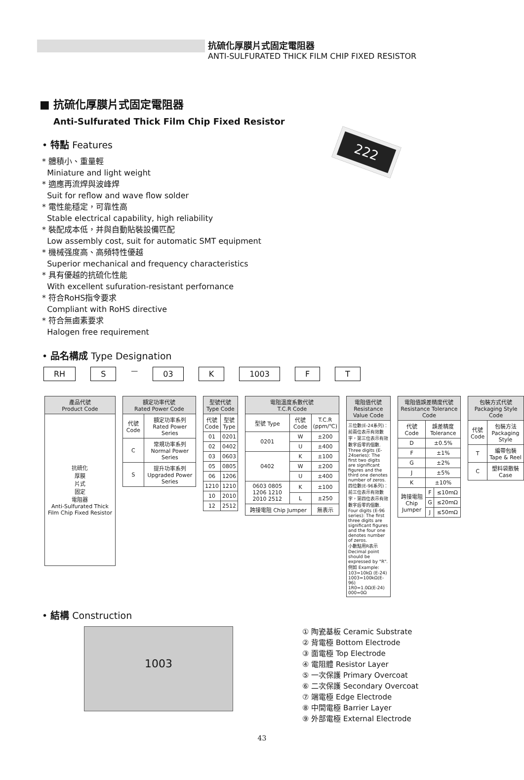抗硫化厚膜片式固定電阻器
ANTI-SULFURATED THICK FILM CHIP FIXED RESISTOR
■ 抗硫化厚膜片式固定電阻器
Anti-Sulfurated Thick Film Chip Fixed Resistor
• 特點 Features
* 體積小、重量輕
Miniature and light weight
* 適應再流焊與波峰焊
Suit for reflow and wave flow solder
* 電性能穩定，可靠性高
Stable electrical capability, high reliability
* 裝配成本低，并與自動貼裝設備匹配
Low assembly cost, suit for automatic SMT equipment
* 機械强度高、高頻特性優越
Superior mechanical and frequency characteristics
* 具有優越的抗硫化性能
With excellent sufuration-resistant perfornance
* 符合RoHS指令要求
Compliant with RoHS directive
* 符合無鹵素要求
Halogen free requirement
222
• 品名構成 Type Designation
RH S
—
03 K 1003 F T
| 產品代號 Product Code |
| --- |
| 抗硫化 厚膜 片式 固定 電阻器 Anti-Sulfurated Thick Film Chip Fixed Resistor |
| 額定功率代號 Rated Power Code | |
| --- | --- |
| 代號 Code | 額定功率系列 Rated Power Series |
| C | 常規功率系列 Normal Power Series |
| S | 提升功率系列 Upgraded Power Series |
| 型號代號 Type Code | |
| --- | --- |
| 代號 Code | 型號 Type |
| 01 | 0201 |
| 02 | 0402 |
| 03 | 0603 |
| 05 | 0805 |
| 06 | 1206 |
| 1210 | 1210 |
| 10 | 2010 |
| 12 | 2512 |
| 電阻溫度系數代號 T.C.R Code | | |
| --- | --- | --- |
| 型號 Type | 代號 Code | T.C.R (ppm/℃) |
| 0201 | W | ±200 |
| | U | ±400 |
| 0402 | K | ±100 |
| | W | ±200 |
| | U | ±400 |
| 0603 0805 1206 1210 2010 2512 | K | ±100 |
| | L | ±250 |
| 跨接電阻 Chip Jumper | | 無表示 |
| 電阻值代號 Resistance Value Code |
| --- |
| 三位數(E-24系列)：前兩位表示有效數字，第三位表示有效數字后零的個數. Three digits (E-24series): The first two digits are significant figures and the third one denotes number of zeros. 四位數(E-96系列)：前三位表示有效數字，第四位表示有效數字后零的個數. Four digits (E-96 series): The first three digits are significant figures and the four one denotes number of zeros. 小數點用R表示Decimal point should be expressed by "R". 例如 Example: 103=10kΩ (E-24) 1003=100kΩ(E-96) 1R0=1.0Ω(E-24) 000=0Ω |
| 電阻值誤差精度代號 Resistance Tolerance Code | | |
| --- | --- | --- |
| 代號 Code | 誤差精度 Tolerance | |
| D | ±0.5% | |
| F | ±1% | |
| G | ±2% | |
| J | ±5% | |
| K | ±10% | |
| 跨接電阻 Chip Jumper | F | ≤10mΩ |
| | G | ≤20mΩ |
| | J | ≤50mΩ |
| 包裝方式代號 Packaging Style Code | |
| --- | --- |
| 代號 Code | 包裝方法 Packaging Style |
| T | 編帶包裝 Tape & Reel |
| C | 塑料袋散裝 Case |
• 結構 Construction
1003
① 陶瓷基板 Ceramic Substrate
② 背電極 Bottom Electrode
③ 面電極 Top Electrode
④ 電阻體 Resistor Layer
⑤ 一次保護 Primary Overcoat
⑥ 二次保護 Secondary Overcoat
⑦ 端電極 Edge Electrode
⑧ 中間電極 Barrier Layer
⑨ 外部電極 External Electrode
43